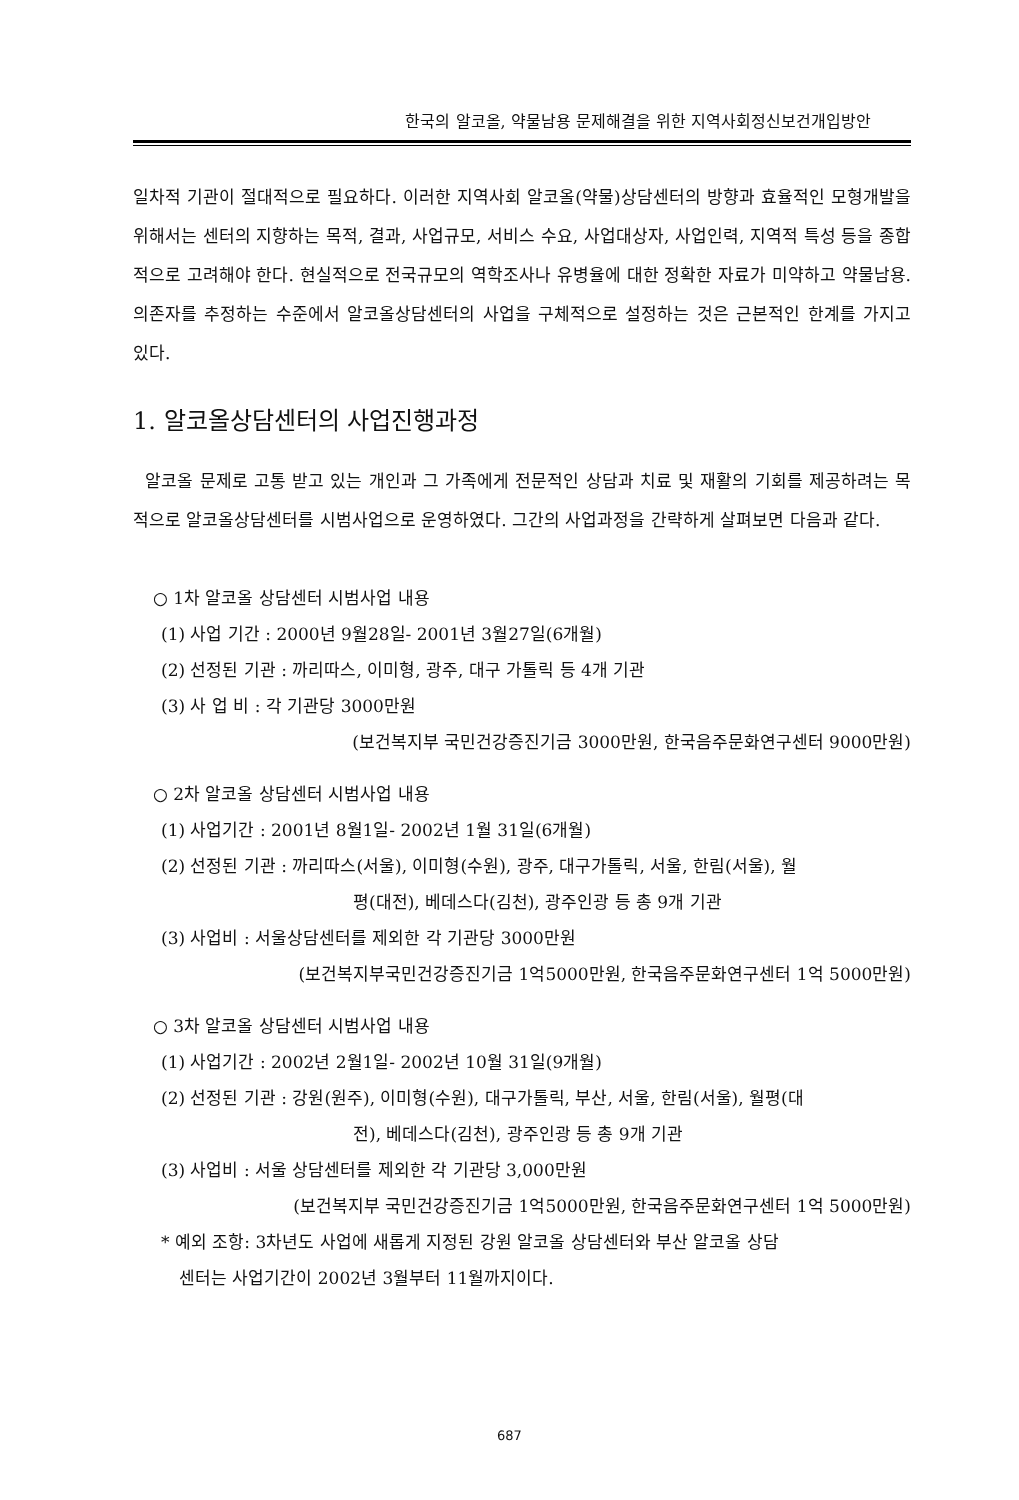한국의 알코올, 약물남용 문제해결을 위한 지역사회정신보건개입방안
일차적 기관이 절대적으로 필요하다. 이러한 지역사회 알코올(약물)상담센터의 방향과 효율적인 모형개발을 위해서는 센터의 지향하는 목적, 결과, 사업규모, 서비스 수요, 사업대상자, 사업인력, 지역적 특성 등을 종합적으로 고려해야 한다. 현실적으로 전국규모의 역학조사나 유병율에 대한 정확한 자료가 미약하고 약물남용. 의존자를 추정하는 수준에서 알코올상담센터의 사업을 구체적으로 설정하는 것은 근본적인 한계를 가지고 있다.
1. 알코올상담센터의 사업진행과정
알코올 문제로 고통 받고 있는 개인과 그 가족에게 전문적인 상담과 치료 및 재활의 기회를 제공하려는 목적으로 알코올상담센터를 시범사업으로 운영하였다. 그간의 사업과정을 간략하게 살펴보면 다음과 같다.
○ 1차 알코올 상담센터 시범사업 내용
(1) 사업 기간 : 2000년 9월28일- 2001년 3월27일(6개월)
(2) 선정된 기관 : 까리따스, 이미형, 광주, 대구 가톨릭 등 4개 기관
(3) 사 업 비 : 각 기관당 3000만원
(보건복지부 국민건강증진기금 3000만원, 한국음주문화연구센터 9000만원)
○ 2차 알코올 상담센터 시범사업 내용
(1) 사업기간 : 2001년 8월1일- 2002년 1월 31일(6개월)
(2) 선정된 기관 : 까리따스(서울), 이미형(수원), 광주, 대구가톨릭, 서울, 한림(서울), 월
평(대전), 베데스다(김천), 광주인광 등 총 9개 기관
(3) 사업비 : 서울상담센터를 제외한 각 기관당 3000만원
(보건복지부국민건강증진기금 1억5000만원, 한국음주문화연구센터 1억 5000만원)
○ 3차 알코올 상담센터 시범사업 내용
(1) 사업기간 : 2002년 2월1일- 2002년 10월 31일(9개월)
(2) 선정된 기관 : 강원(원주), 이미형(수원), 대구가톨릭, 부산, 서울, 한림(서울), 월평(대
전), 베데스다(김천), 광주인광 등 총 9개 기관
(3) 사업비 : 서울 상담센터를 제외한 각 기관당 3,000만원
(보건복지부 국민건강증진기금 1억5000만원, 한국음주문화연구센터 1억 5000만원)
* 예외 조항: 3차년도 사업에 새롭게 지정된 강원 알코올 상담센터와 부산 알코올 상담
센터는 사업기간이 2002년 3월부터 11월까지이다.
687